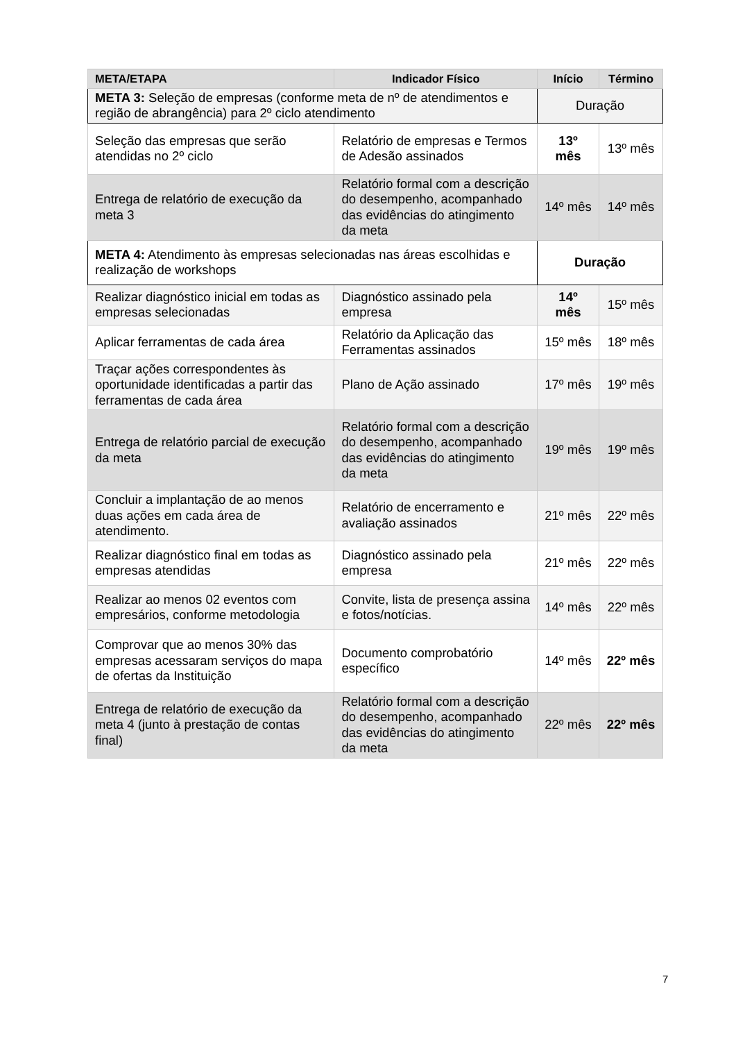| META/ETAPA | Indicador Físico | Início | Término |
| --- | --- | --- | --- |
| META 3: Seleção de empresas (conforme meta de nº de atendimentos e região de abrangência) para 2º ciclo atendimento | | Duração | |
| Seleção das empresas que serão atendidas no 2º ciclo | Relatório de empresas e Termos de Adesão assinados | 13º mês | 13º mês |
| Entrega de relatório de execução da meta 3 | Relatório formal com a descrição do desempenho, acompanhado das evidências do atingimento da meta | 14º mês | 14º mês |
| META 4: Atendimento às empresas selecionadas nas áreas escolhidas e realização de workshops | | Duração | |
| Realizar diagnóstico inicial em todas as empresas selecionadas | Diagnóstico assinado pela empresa | 14º mês | 15º mês |
| Aplicar ferramentas de cada área | Relatório da Aplicação das Ferramentas assinados | 15º mês | 18º mês |
| Traçar ações correspondentes às oportunidade identificadas a partir das ferramentas de cada área | Plano de Ação assinado | 17º mês | 19º mês |
| Entrega de relatório parcial de execução da meta | Relatório formal com a descrição do desempenho, acompanhado das evidências do atingimento da meta | 19º mês | 19º mês |
| Concluir a implantação de ao menos duas ações em cada área de atendimento. | Relatório de encerramento e avaliação assinados | 21º mês | 22º mês |
| Realizar diagnóstico final em todas as empresas atendidas | Diagnóstico assinado pela empresa | 21º mês | 22º mês |
| Realizar ao menos 02 eventos com empresários, conforme metodologia | Convite, lista de presença assina e fotos/notícias. | 14º mês | 22º mês |
| Comprovar que ao menos 30% das empresas acessaram serviços do mapa de ofertas da Instituição | Documento comprobatório específico | 14º mês | 22º mês |
| Entrega de relatório de execução da meta 4 (junto à prestação de contas final) | Relatório formal com a descrição do desempenho, acompanhado das evidências do atingimento da meta | 22º mês | 22º mês |
7